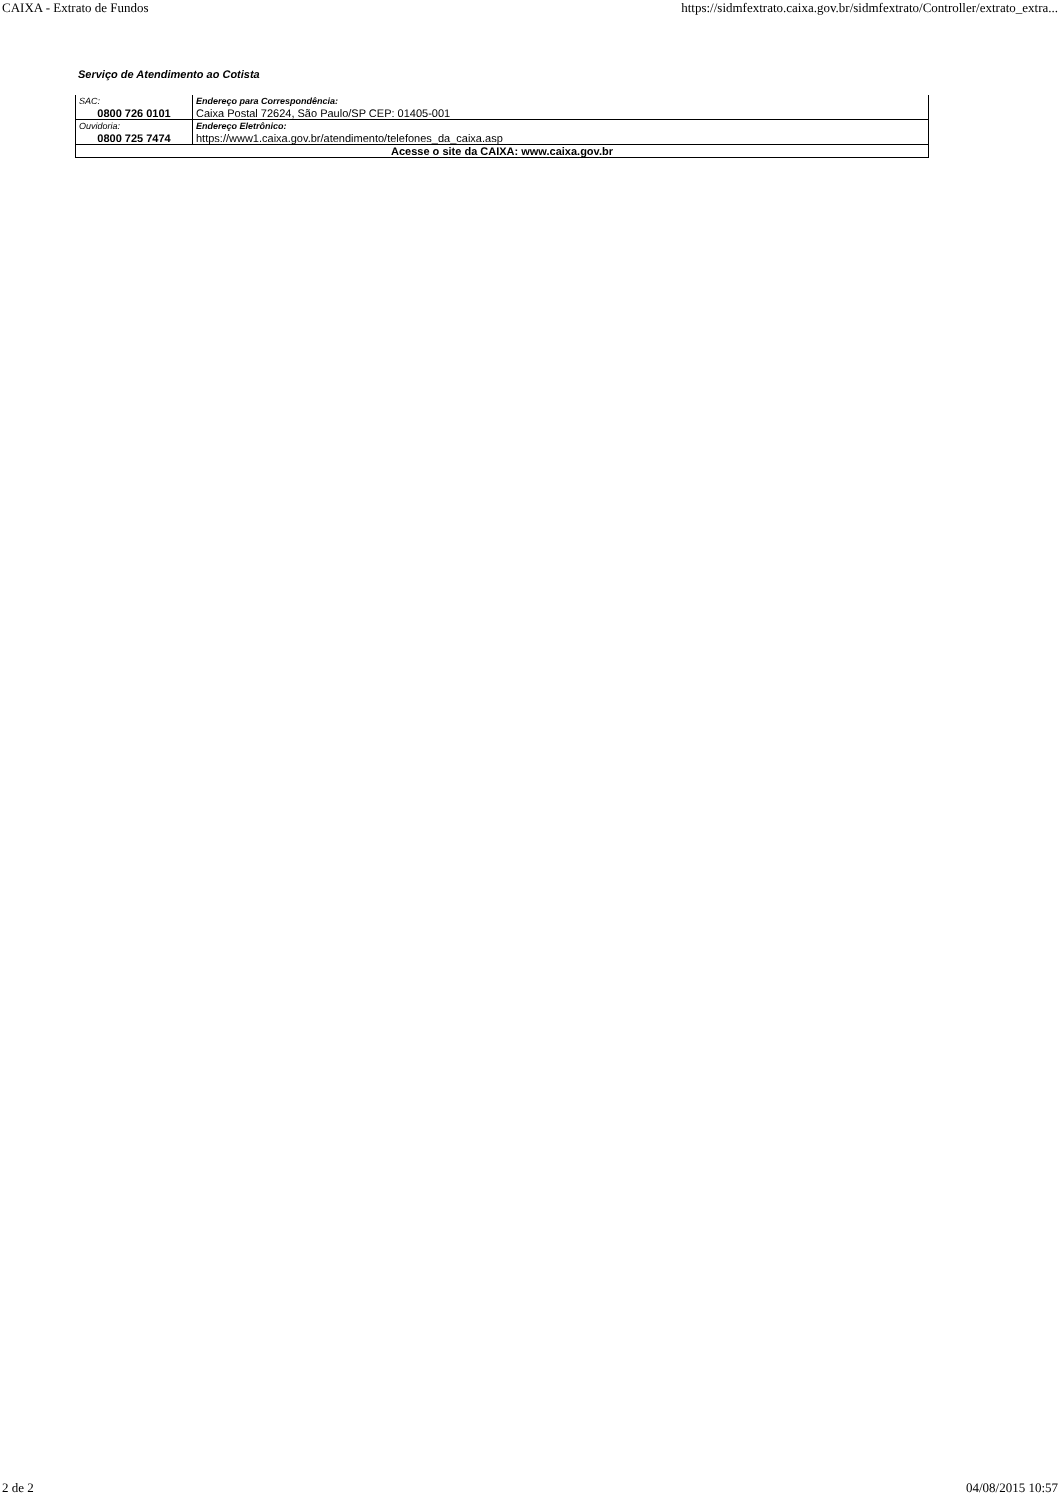CAIXA - Extrato de Fundos https://sidmfextrato.caixa.gov.br/sidmfextrato/Controller/extrato_extra...
Serviço de Atendimento ao Cotista
| SAC: | Endereço para Correspondência: |
| 0800 726 0101 | Caixa Postal 72624, São Paulo/SP CEP: 01405-001 |
| Ouvidoria: | Endereço Eletrônico: |
| 0800 725 7474 | https://www1.caixa.gov.br/atendimento/telefones_da_caixa.asp |
| Acesse o site da CAIXA: www.caixa.gov.br | |
2 de 2 04/08/2015 10:57